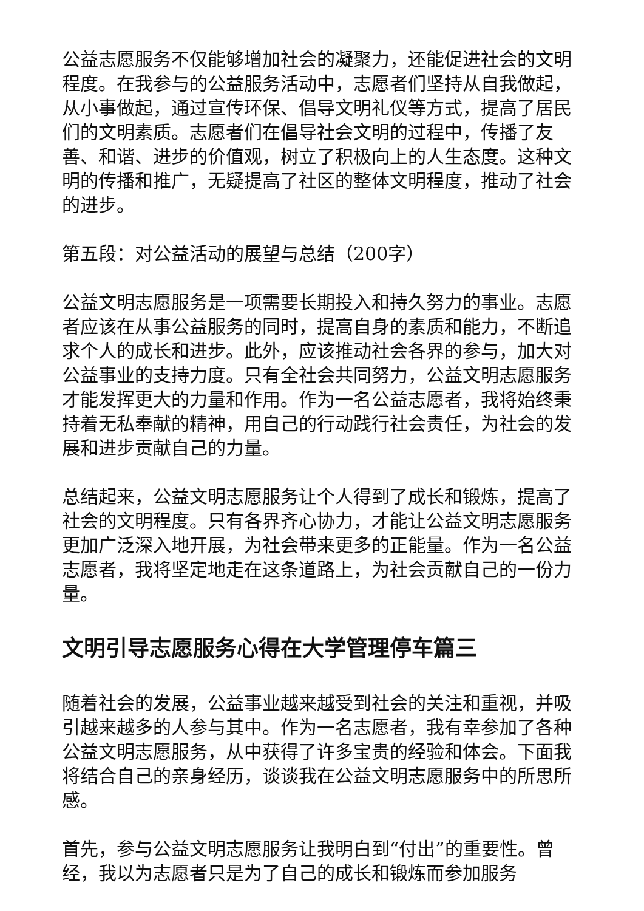公益志愿服务不仅能够增加社会的凝聚力，还能促进社会的文明程度。在我参与的公益服务活动中，志愿者们坚持从自我做起，从小事做起，通过宣传环保、倡导文明礼仪等方式，提高了居民们的文明素质。志愿者们在倡导社会文明的过程中，传播了友善、和谐、进步的价值观，树立了积极向上的人生态度。这种文明的传播和推广，无疑提高了社区的整体文明程度，推动了社会的进步。
第五段：对公益活动的展望与总结（200字）
公益文明志愿服务是一项需要长期投入和持久努力的事业。志愿者应该在从事公益服务的同时，提高自身的素质和能力，不断追求个人的成长和进步。此外，应该推动社会各界的参与，加大对公益事业的支持力度。只有全社会共同努力，公益文明志愿服务才能发挥更大的力量和作用。作为一名公益志愿者，我将始终秉持着无私奉献的精神，用自己的行动践行社会责任，为社会的发展和进步贡献自己的力量。
总结起来，公益文明志愿服务让个人得到了成长和锻炼，提高了社会的文明程度。只有各界齐心协力，才能让公益文明志愿服务更加广泛深入地开展，为社会带来更多的正能量。作为一名公益志愿者，我将坚定地走在这条道路上，为社会贡献自己的一份力量。
文明引导志愿服务心得在大学管理停车篇三
随着社会的发展，公益事业越来越受到社会的关注和重视，并吸引越来越多的人参与其中。作为一名志愿者，我有幸参加了各种公益文明志愿服务，从中获得了许多宝贵的经验和体会。下面我将结合自己的亲身经历，谈谈我在公益文明志愿服务中的所思所感。
首先，参与公益文明志愿服务让我明白到“付出”的重要性。曾经，我以为志愿者只是为了自己的成长和锻炼而参加服务